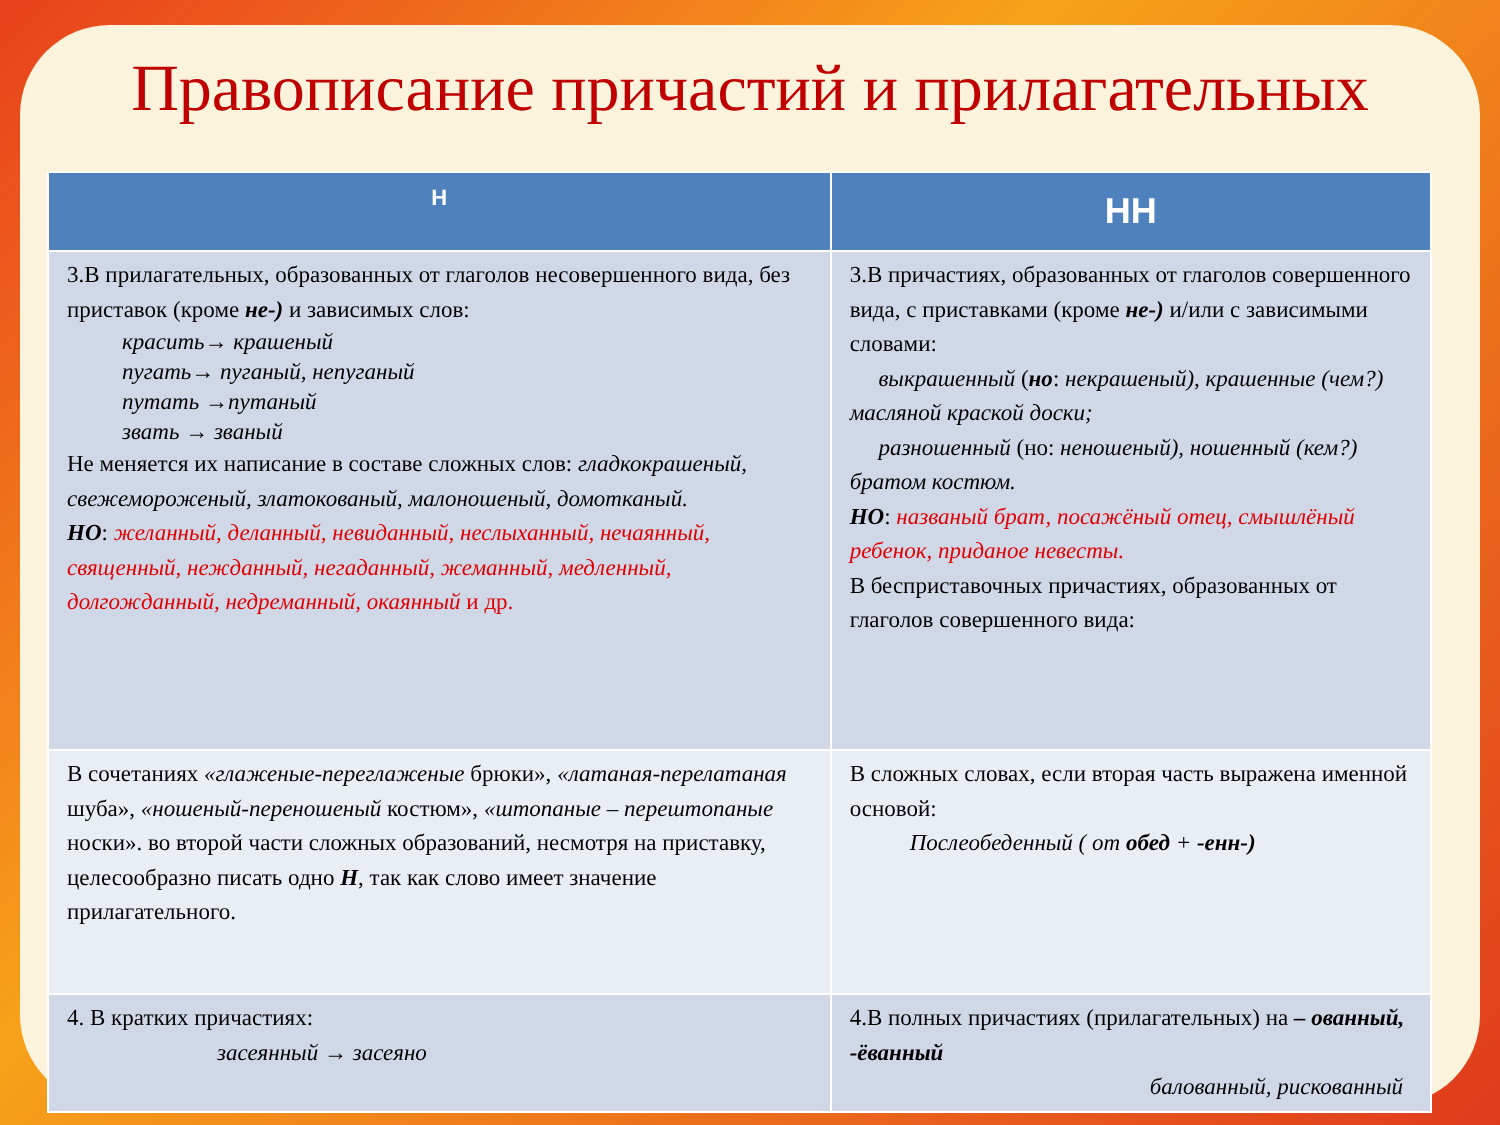Правописание причастий и прилагательных
| Н | НН |
| --- | --- |
| 3.В прилагательных, образованных от глаголов несовершенного вида, без приставок (кроме не-) и зависимых слов: красить→ крашеный пугать→ пуганый, непуганый путать →путаный звать → званый Не меняется их написание в составе сложных слов: гладкокрашеный, свежемороженый, златокованый, малоношеный, домотканый. НО : желанный, деланный, невиданный, неслыханный, нечаянный, священный, нежданный, негаданный, жеманный, медленный, долгожданный, недреманный, окаянный и др. | 3.В причастиях, образованных от глаголов совершенного вида, с приставками (кроме не-) и/или с зависимыми словами: выкрашенный ( но : некрашеный), крашенные (чем?) масляной краской доски; разношенный (но: неношеный), ношенный (кем?) братом костюм. НО : названый брат, посажёный отец, смышлёный ребенок, приданое невесты. В бесприставочных причастиях, образованных от глаголов совершенного вида: |
| В сочетаниях «глаженые-перeглаженые брюки», «латаная-перелатаная шуба», «ношеный-переношеный костюм», «штопаные – перештопаные носки». во второй части сложных образований, несмотря на приставку, целесообразно писать одно Н , так как слово имеет значение прилагательного. | В сложных словах, если вторая часть выражена именной основой: Послеобеденный ( от обед + -енн-) |
| 4. В кратких причастиях: засеянный → засеяно | 4.В полных причастиях (прилагательных) на – ованный, -ёванный балованный, рискованный |